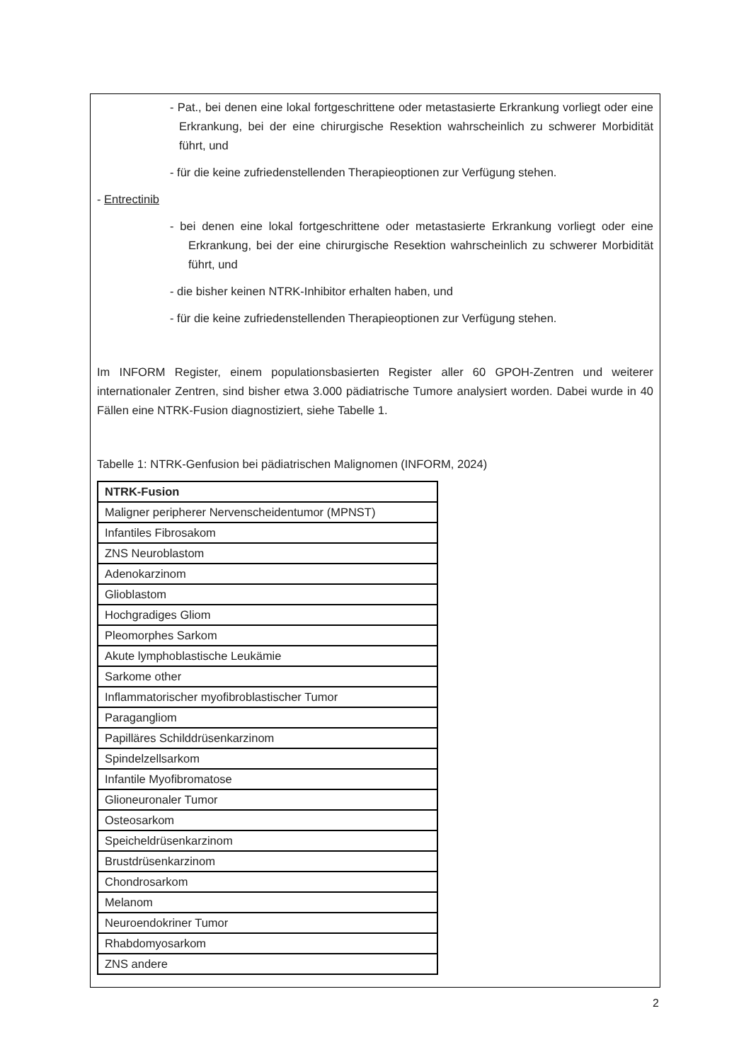- Pat., bei denen eine lokal fortgeschrittene oder metastasierte Erkrankung vorliegt oder eine Erkrankung, bei der eine chirurgische Resektion wahrscheinlich zu schwerer Morbidität führt, und
- für die keine zufriedenstellenden Therapieoptionen zur Verfügung stehen.
- Entrectinib
- bei denen eine lokal fortgeschrittene oder metastasierte Erkrankung vorliegt oder eine Erkrankung, bei der eine chirurgische Resektion wahrscheinlich zu schwerer Morbidität führt, und
- die bisher keinen NTRK-Inhibitor erhalten haben, und
- für die keine zufriedenstellenden Therapieoptionen zur Verfügung stehen.
Im INFORM Register, einem populationsbasierten Register aller 60 GPOH-Zentren und weiterer internationaler Zentren, sind bisher etwa 3.000 pädiatrische Tumore analysiert worden. Dabei wurde in 40 Fällen eine NTRK-Fusion diagnostiziert, siehe Tabelle 1.
Tabelle 1: NTRK-Genfusion bei pädiatrischen Malignomen (INFORM, 2024)
| NTRK-Fusion |
| Maligner peripherer Nervenscheidentumor (MPNST) |
| Infantiles Fibrosakom |
| ZNS Neuroblastom |
| Adenokarzinom |
| Glioblastom |
| Hochgradiges Gliom |
| Pleomorphes Sarkom |
| Akute lymphoblastische Leukämie |
| Sarkome other |
| Inflammatorischer myofibroblastischer Tumor |
| Paragangliom |
| Papilläres Schilddrüsenkarzinom |
| Spindelzellsarkom |
| Infantile Myofibromatose |
| Glioneuronaler Tumor |
| Osteosarkom |
| Speicheldrüsenkarzinom |
| Brustdrüsenkarzinom |
| Chondrosarkom |
| Melanom |
| Neuroendokriner Tumor |
| Rhabdomyosarkom |
| ZNS andere |
2